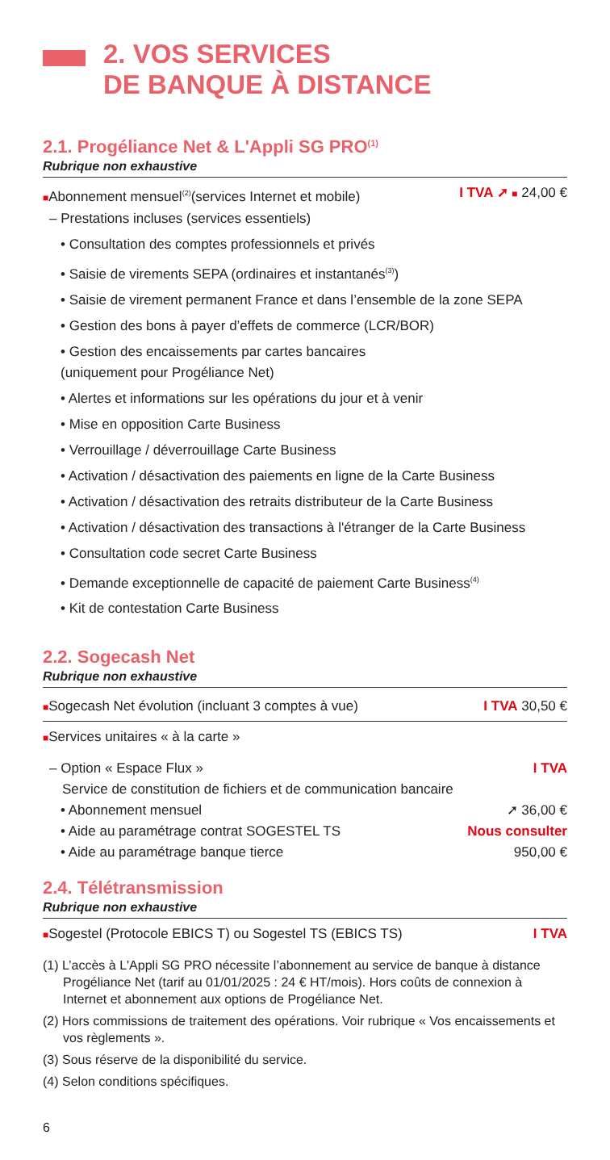2. VOS SERVICES
DE BANQUE À DISTANCE
2.1. Progéliance Net & L'Appli SG PRO<sup>(1)</sup>
Rubrique non exhaustive
■Abonnement mensuel<sup>(2)</sup>(services Internet et mobile) I TVA ➚ ■ 24,00 €
– Prestations incluses (services essentiels)
• Consultation des comptes professionnels et privés
• Saisie de virements SEPA (ordinaires et instantanés<sup>(3)</sup>)
• Saisie de virement permanent France et dans l’ensemble de la zone SEPA
• Gestion des bons à payer d’effets de commerce (LCR/BOR)
• Gestion des encaissements par cartes bancaires
(uniquement pour Progéliance Net)
• Alertes et informations sur les opérations du jour et à venir
• Mise en opposition Carte Business
• Verrouillage / déverrouillage Carte Business
• Activation / désactivation des paiements en ligne de la Carte Business
• Activation / désactivation des retraits distributeur de la Carte Business
• Activation / désactivation des transactions à l'étranger de la Carte Business
• Consultation code secret Carte Business
• Demande exceptionnelle de capacité de paiement Carte Business<sup>(4)</sup>
• Kit de contestation Carte Business
2.2. Sogecash Net
Rubrique non exhaustive
■Sogecash Net évolution (incluant 3 comptes à vue) I TVA 30,50 €
■Services unitaires « à la carte »
– Option « Espace Flux » I TVA
Service de constitution de fichiers et de communication bancaire
• Abonnement mensuel ➚ 36,00 €
• Aide au paramétrage contrat SOGESTEL TS Nous consulter
• Aide au paramétrage banque tierce 950,00 €
2.4. Télétransmission
Rubrique non exhaustive
■Sogestel (Protocole EBICS T) ou Sogestel TS (EBICS TS) I TVA
(1) L’accès à L'Appli SG PRO nécessite l’abonnement au service de banque à distance Progéliance Net (tarif au 01/01/2025 : 24 € HT/mois). Hors coûts de connexion à Internet et abonnement aux options de Progéliance Net.
(2) Hors commissions de traitement des opérations. Voir rubrique « Vos encaissements et vos règlements ».
(3) Sous réserve de la disponibilité du service.
(4) Selon conditions spécifiques.
6